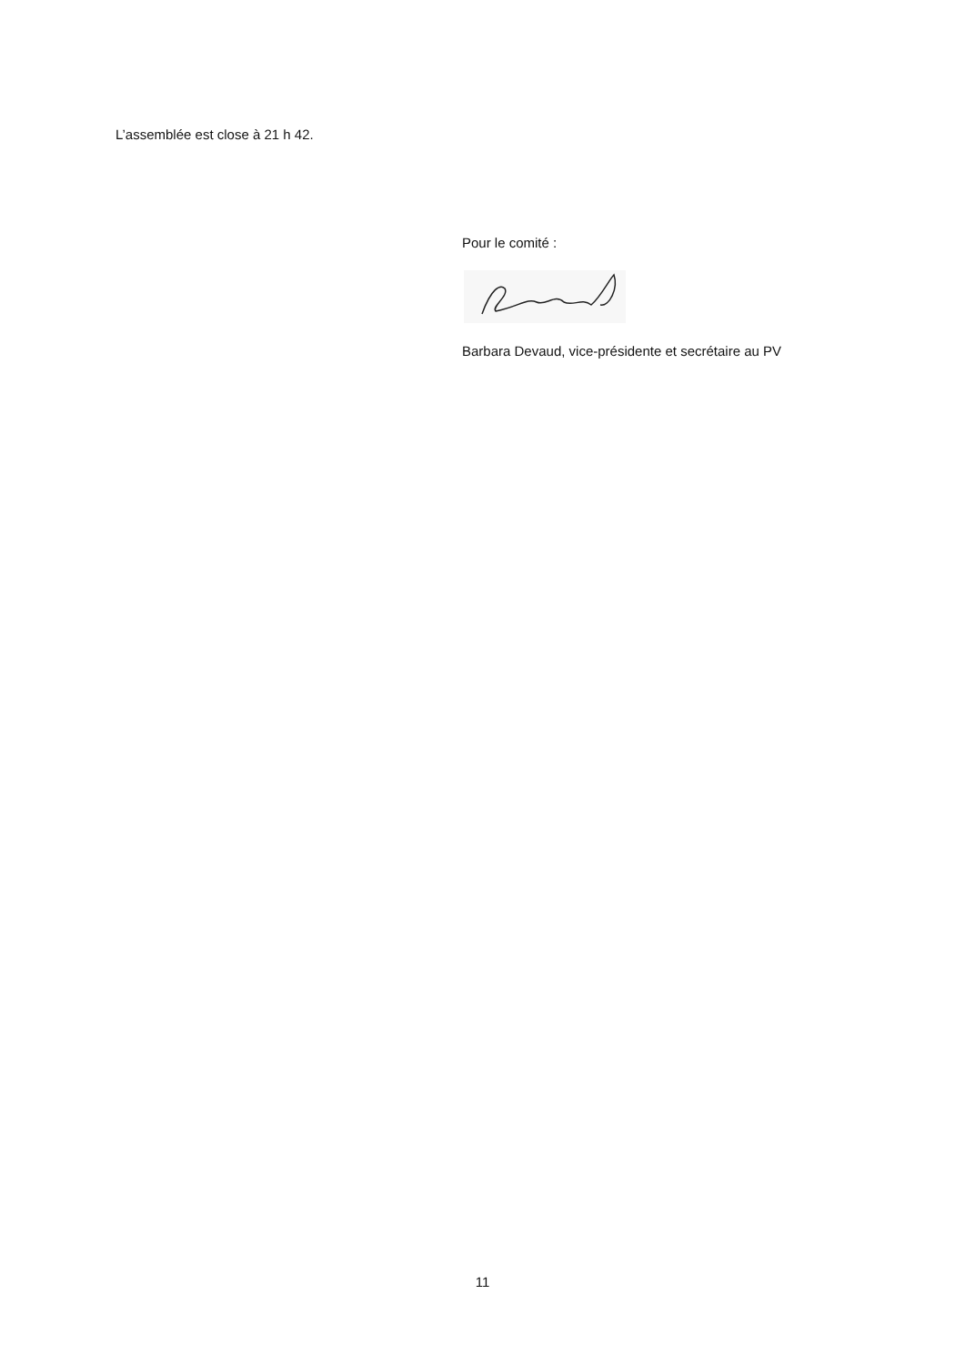L’assemblée est close à 21 h 42.
Pour le comité :
Barbara Devaud, vice-présidente et secrétaire au PV
11